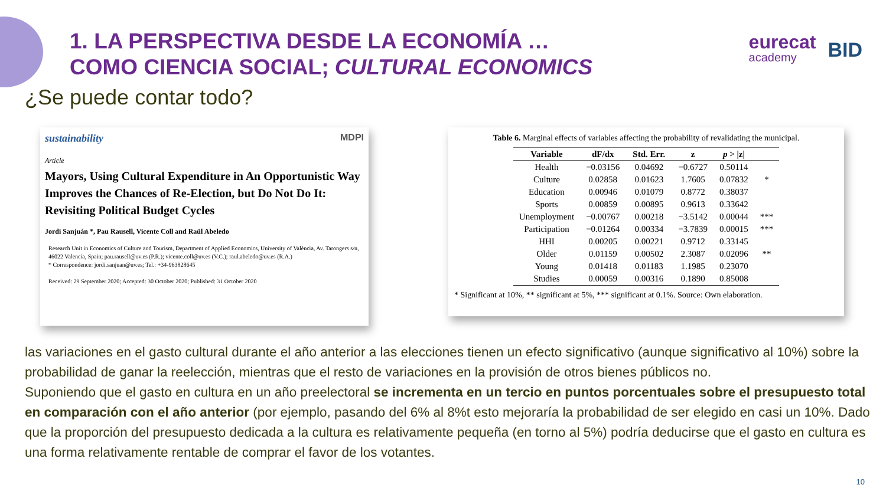eurecat
academy
BID
1. LA PERSPECTIVA DESDE LA ECONOMÍA …
COMO CIENCIA SOCIAL; CULTURAL ECONOMICS
¿Se puede contar todo?
sustainability MDPI
Article
Mayors, Using Cultural Expenditure in An Opportunistic Way Improves the Chances of Re-Election, but Do Not Do It: Revisiting Political Budget Cycles
Jordi Sanjuán *, Pau Rausell, Vicente Coll and Raül Abeledo
Research Unit in Economics of Culture and Tourism, Department of Applied Economics, University of València, Av. Tarongers s/n, 46022 Valencia, Spain; pau.rausell@uv.es (P.R.); vicente.coll@uv.es (V.C.); raul.abeledo@uv.es (R.A.)
* Correspondence: jordi.sanjuan@uv.es; Tel.: +34-963828645
Received: 29 September 2020; Accepted: 30 October 2020; Published: 31 October 2020
Table 6. Marginal effects of variables affecting the probability of revalidating the municipal.
| Variable | dF/dx | Std. Err. | z | p > /z/ | |
| --- | --- | --- | --- | --- | --- |
| Health | −0.03156 | 0.04692 | −0.6727 | 0.50114 | |
| Culture | 0.02858 | 0.01623 | 1.7605 | 0.07832 | * |
| Education | 0.00946 | 0.01079 | 0.8772 | 0.38037 | |
| Sports | 0.00859 | 0.00895 | 0.9613 | 0.33642 | |
| Unemployment | −0.00767 | 0.00218 | −3.5142 | 0.00044 | *** |
| Participation | −0.01264 | 0.00334 | −3.7839 | 0.00015 | *** |
| HHI | 0.00205 | 0.00221 | 0.9712 | 0.33145 | |
| Older | 0.01159 | 0.00502 | 2.3087 | 0.02096 | ** |
| Young | 0.01418 | 0.01183 | 1.1985 | 0.23070 | |
| Studies | 0.00059 | 0.00316 | 0.1890 | 0.85008 | |
* Significant at 10%, ** significant at 5%, *** significant at 0.1%. Source: Own elaboration.
las variaciones en el gasto cultural durante el año anterior a las elecciones tienen un efecto significativo (aunque significativo al 10%) sobre la probabilidad de ganar la reelección, mientras que el resto de variaciones en la provisión de otros bienes públicos no.
Suponiendo que el gasto en cultura en un año preelectoral se incrementa en un tercio en puntos porcentuales sobre el presupuesto total en comparación con el año anterior (por ejemplo, pasando del 6% al 8%t esto mejoraría la probabilidad de ser elegido en casi un 10%. Dado que la proporción del presupuesto dedicada a la cultura es relativamente pequeña (en torno al 5%) podría deducirse que el gasto en cultura es una forma relativamente rentable de comprar el favor de los votantes.
10